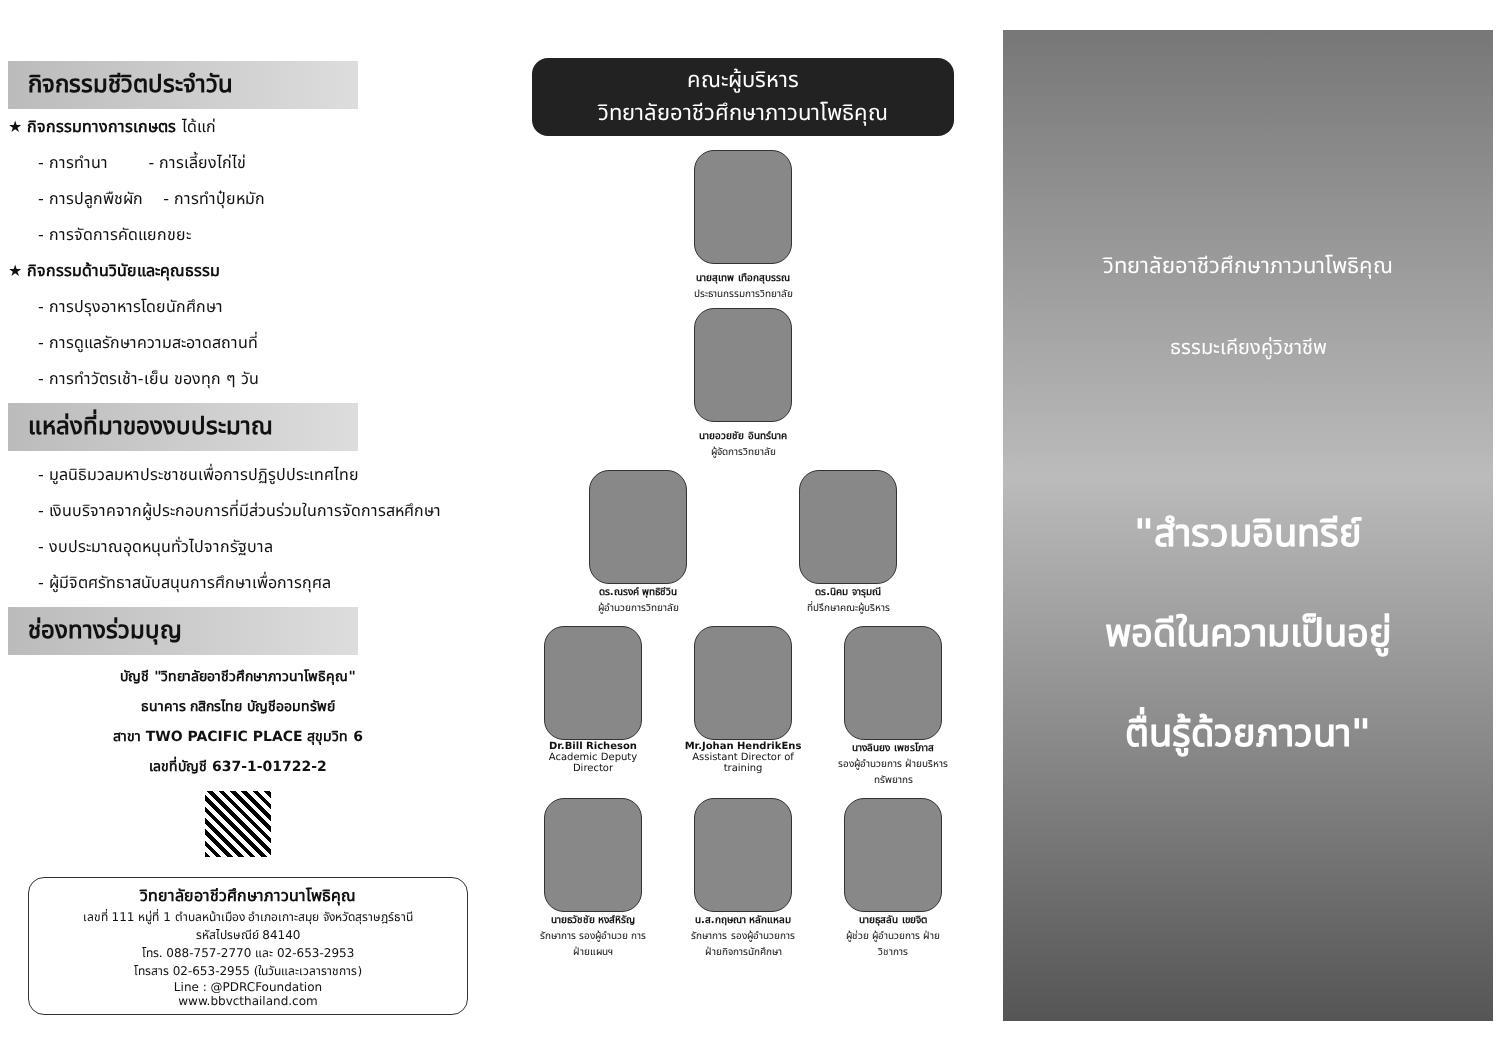กิจกรรมชีวิตประจำวัน
★ กิจกรรมทางการเกษตร ได้แก่
- การทำนา - การเลี้ยงไก่ไข่
- การปลูกพืชผัก - การทำปุ๋ยหมัก
- การจัดการคัดแยกขยะ
★ กิจกรรมด้านวินัยและคุณธรรม
- การปรุงอาหารโดยนักศึกษา
- การดูแลรักษาความสะอาดสถานที่
- การทำวัตรเช้า-เย็น ของทุก ๆ วัน
แหล่งที่มาของงบประมาณ
- มูลนิธิมวลมหาประชาชนเพื่อการปฏิรูปประเทศไทย
- เงินบริจาคจากผู้ประกอบการที่มีส่วนร่วมในการจัดการสหศึกษา
- งบประมาณอุดหนุนทั่วไปจากรัฐบาล
- ผู้มีจิตศรัทธาสนับสนุนการศึกษาเพื่อการกุศล
ช่องทางร่วมบุญ
บัญชี "วิทยาลัยอาชีวศึกษาภาวนาโพธิคุณ"
ธนาคาร กสิกรไทย บัญชีออมทรัพย์
สาขา TWO PACIFIC PLACE สุขุมวิท 6
เลขที่บัญชี 637-1-01722-2
วิทยาลัยอาชีวศึกษาภาวนาโพธิคุณ
เลขที่ 111 หมู่ที่ 1 ตำบลหน้าเมือง อำเภอเกาะสมุย จังหวัดสุราษฎร์ธานี
รหัสไปรษณีย์ 84140
โทร. 088-757-2770 และ 02-653-2953
โทรสาร 02-653-2955 (ในวันและเวลาราชการ)
Line : @PDRCFoundation
www.bbvcthailand.com
คณะผู้บริหาร
วิทยาลัยอาชีวศึกษาภาวนาโพธิคุณ
นายสุเทพ เทือกสุบรรณ
ประธานกรรมการวิทยาลัย
นายอวยชัย อินทร์นาค
ผู้จัดการวิทยาลัย
ดร.ณรงค์ พุทธิชีวิน
ผู้อำนวยการวิทยาลัย
ดร.นิคม จารุมณี
ที่ปรึกษาคณะผู้บริหาร
Dr.Bill Richeson
Academic Deputy Director
Mr.Johan HendrikEns
Assistant Director of training
นางลินยง เพชรโภาส
รองผู้อำนวยการ ฝ่ายบริหารทรัพยากร
นายธวัชชัย หงส์หิรัญ
รักษาการ รองผู้อำนวย การฝ่ายแผนฯ
น.ส.กฤษณา หลักแหลม
รักษาการ รองผู้อำนวยการ ฝ่ายกิจการนักศึกษา
นายธุสลัน เขยจิต
ผู้ช่วย ผู้อำนวยการ ฝ่ายวิชาการ
วิทยาลัยอาชีวศึกษาภาวนาโพธิคุณ
ธรรมะเคียงคู่วิชาชีพ
"สำรวมอินทรีย์
พอดีในความเป็นอยู่
ตื่นรู้ด้วยภาวนา"